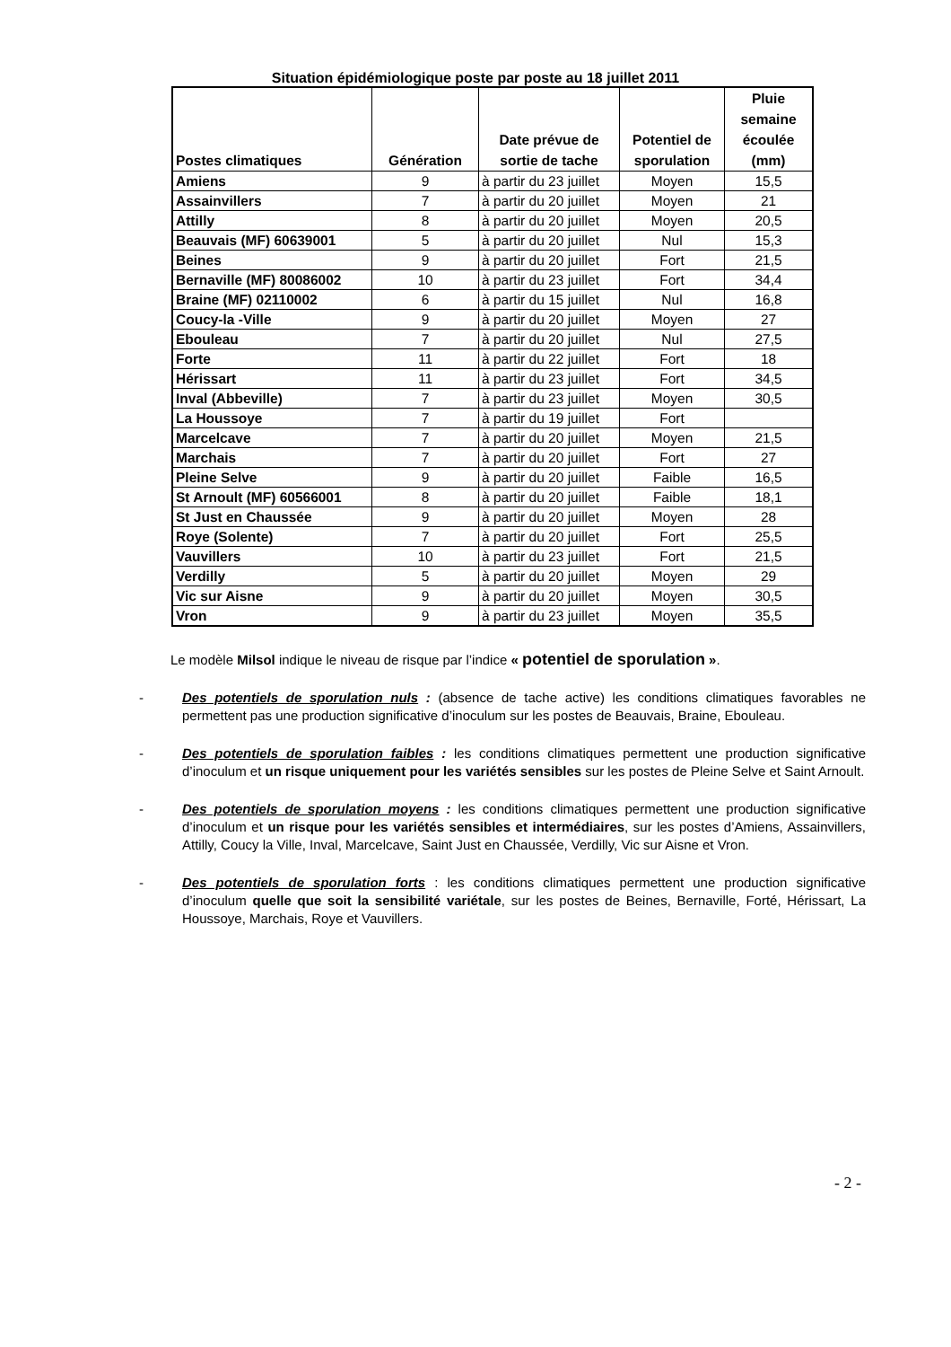Situation épidémiologique poste par poste au 18 juillet 2011
| Postes climatiques | Génération | Date prévue de sortie de tache | Potentiel de sporulation | Pluie semaine écoulée (mm) |
| --- | --- | --- | --- | --- |
| Amiens | 9 | à partir du 23 juillet | Moyen | 15,5 |
| Assainvillers | 7 | à partir du 20 juillet | Moyen | 21 |
| Attilly | 8 | à partir du 20 juillet | Moyen | 20,5 |
| Beauvais (MF) 60639001 | 5 | à partir du 20 juillet | Nul | 15,3 |
| Beines | 9 | à partir du 20 juillet | Fort | 21,5 |
| Bernaville (MF) 80086002 | 10 | à partir du 23 juillet | Fort | 34,4 |
| Braine (MF) 02110002 | 6 | à partir du 15 juillet | Nul | 16,8 |
| Coucy-la -Ville | 9 | à partir du 20 juillet | Moyen | 27 |
| Ebouleau | 7 | à partir du 20 juillet | Nul | 27,5 |
| Forte | 11 | à partir du 22 juillet | Fort | 18 |
| Hérissart | 11 | à partir du 23 juillet | Fort | 34,5 |
| Inval (Abbeville) | 7 | à partir du 23 juillet | Moyen | 30,5 |
| La Houssoye | 7 | à partir du 19 juillet | Fort | |
| Marcelcave | 7 | à partir du 20 juillet | Moyen | 21,5 |
| Marchais | 7 | à partir du 20 juillet | Fort | 27 |
| Pleine Selve | 9 | à partir du 20 juillet | Faible | 16,5 |
| St Arnoult (MF) 60566001 | 8 | à partir du 20 juillet | Faible | 18,1 |
| St Just en Chaussée | 9 | à partir du 20 juillet | Moyen | 28 |
| Roye (Solente) | 7 | à partir du 20 juillet | Fort | 25,5 |
| Vauvillers | 10 | à partir du 23 juillet | Fort | 21,5 |
| Verdilly | 5 | à partir du 20 juillet | Moyen | 29 |
| Vic sur Aisne | 9 | à partir du 20 juillet | Moyen | 30,5 |
| Vron | 9 | à partir du 23 juillet | Moyen | 35,5 |
Le modèle Milsol indique le niveau de risque par l’indice « potentiel de sporulation ».
- Des potentiels de sporulation nuls : (absence de tache active) les conditions climatiques favorables ne permettent pas une production significative d’inoculum sur les postes de Beauvais, Braine, Ebouleau.
- Des potentiels de sporulation faibles : les conditions climatiques permettent une production significative d’inoculum et un risque uniquement pour les variétés sensibles sur les postes de Pleine Selve et Saint Arnoult.
- Des potentiels de sporulation moyens : les conditions climatiques permettent une production significative d’inoculum et un risque pour les variétés sensibles et intermédiaires, sur les postes d’Amiens, Assainvillers, Attilly, Coucy la Ville, Inval, Marcelcave, Saint Just en Chaussée, Verdilly, Vic sur Aisne et Vron.
- Des potentiels de sporulation forts : les conditions climatiques permettent une production significative d’inoculum quelle que soit la sensibilité variétale, sur les postes de Beines, Bernaville, Forté, Hérissart, La Houssoye, Marchais, Roye et Vauvillers.
- 2 -